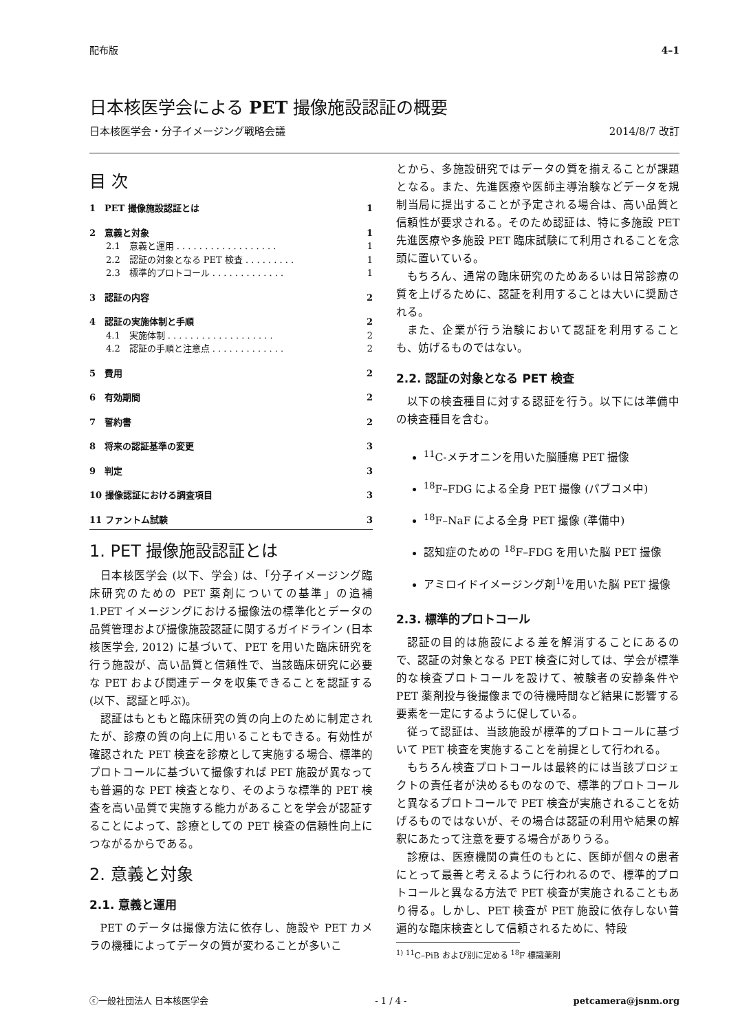配布版 4–1
日本核医学会による PET 撮像施設認証の概要
日本核医学会・分子イメージング戦略会議 2014/8/7 改訂
目 次
1　PET 撮像施設認証とは 1
2　意義と対象 1
2.1　意義と運用 . . . . . . . . . . . . . . . . . . 1
2.2　認証の対象となる PET 検査 . . . . . . . . . 1
2.3　標準的プロトコール . . . . . . . . . . . . . 1
3　認証の内容 2
4　認証の実施体制と手順 2
4.1　実施体制 . . . . . . . . . . . . . . . . . . . 2
4.2　認証の手順と注意点 . . . . . . . . . . . . . 2
5　費用 2
6　有効期間 2
7　誓約書 2
8　将来の認証基準の変更 3
9　判定 3
10 撮像認証における調査項目 3
11 ファントム試験 3
1. PET 撮像施設認証とは
日本核医学会 (以下、学会) は、「分子イメージング臨床研究のための PET 薬剤についての基準」の追補 1.PET イメージングにおける撮像法の標準化とデータの品質管理および撮像施設認証に関するガイドライン (日本核医学会, 2012) に基づいて、PET を用いた臨床研究を行う施設が、高い品質と信頼性で、当該臨床研究に必要な PET および関連データを収集できることを認証する (以下、認証と呼ぶ)。
認証はもともと臨床研究の質の向上のために制定されたが、診療の質の向上に用いることもできる。有効性が確認された PET 検査を診療として実施する場合、標準的プロトコールに基づいて撮像すれば PET 施設が異なっても普遍的な PET 検査となり、そのような標準的 PET 検査を高い品質で実施する能力があることを学会が認証することによって、診療としての PET 検査の信頼性向上につながるからである。
2. 意義と対象
2.1. 意義と運用
PET のデータは撮像方法に依存し、施設や PET カメラの機種によってデータの質が変わることが多いこ
とから、多施設研究ではデータの質を揃えることが課題となる。また、先進医療や医師主導治験などデータを規制当局に提出することが予定される場合は、高い品質と信頼性が要求される。そのため認証は、特に多施設 PET 先進医療や多施設 PET 臨床試験にて利用されることを念頭に置いている。
もちろん、通常の臨床研究のためあるいは日常診療の質を上げるために、認証を利用することは大いに奨励される。
また、企業が行う治験において認証を利用することも、妨げるものではない。
2.2. 認証の対象となる PET 検査
以下の検査種目に対する認証を行う。以下には準備中の検査種目を含む。
<sup>11</sup>C-メチオニンを用いた脳腫瘍 PET 撮像
<sup>18</sup>F–FDG による全身 PET 撮像 (パブコメ中)
<sup>18</sup>F–NaF による全身 PET 撮像 (準備中)
認知症のための <sup>18</sup>F–FDG を用いた脳 PET 撮像
アミロイドイメージング剤<sup>1)</sup>を用いた脳 PET 撮像
2.3. 標準的プロトコール
認証の目的は施設による差を解消することにあるので、認証の対象となる PET 検査に対しては、学会が標準的な検査プロトコールを設けて、被験者の安静条件や PET 薬剤投与後撮像までの待機時間など結果に影響する要素を一定にするように促している。
従って認証は、当該施設が標準的プロトコールに基づいて PET 検査を実施することを前提として行われる。
もちろん検査プロトコールは最終的には当該プロジェクトの責任者が決めるものなので、標準的プロトコールと異なるプロトコールで PET 検査が実施されることを妨げるものではないが、その場合は認証の利用や結果の解釈にあたって注意を要する場合がありうる。
診療は、医療機関の責任のもとに、医師が個々の患者にとって最善と考えるように行われるので、標準的プロトコールと異なる方法で PET 検査が実施されることもあり得る。しかし、PET 検査が PET 施設に依存しない普遍的な臨床検査として信頼されるために、特段
<sup>1)</sup> <sup>11</sup>C–PiB および別に定める <sup>18</sup>F 標識薬剤
ⓒ一般社団法人 日本核医学会 - 1 / 4 - petcamera@jsnm.org